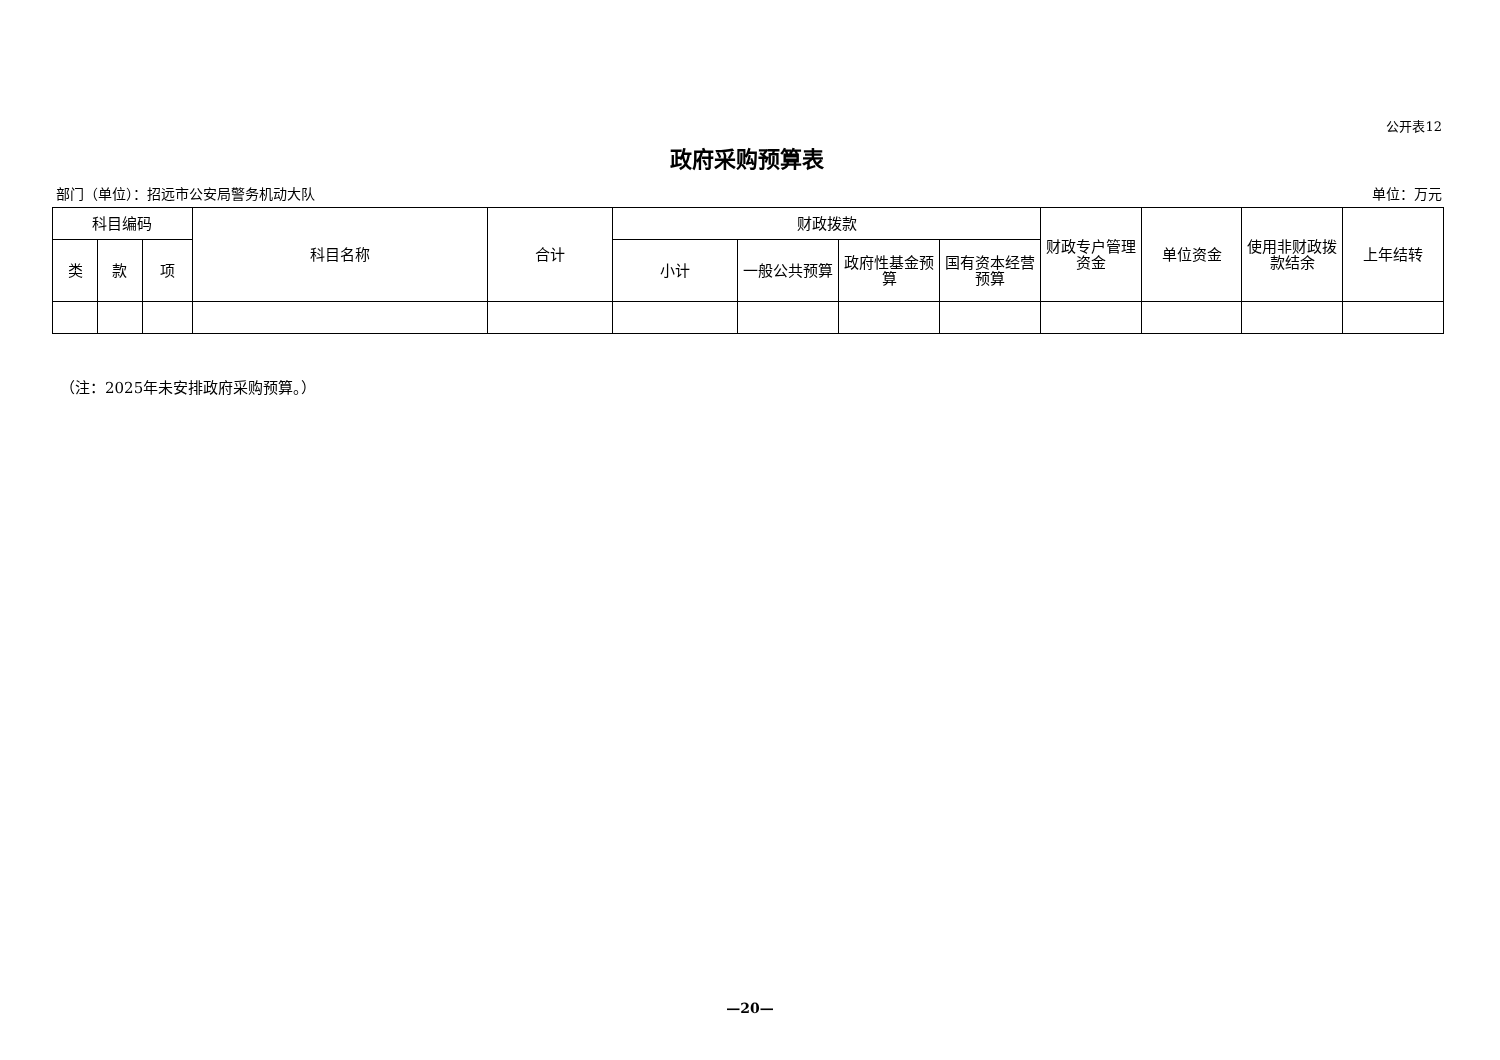公开表12
政府采购预算表
部门（单位）：招远市公安局警务机动大队 单位：万元
| 科目编码 | | | 科目名称 | 合计 | 财政拨款 | | | | 财政专户管理资金 | 单位资金 | 使用非财政拨款结余 | 上年结转 |
| --- | --- | --- | --- | --- | --- | --- | --- | --- | --- | --- | --- | --- |
| 类 | 款 | 项 | | | 小计 | 一般公共预算 | 政府性基金预算 | 国有资本经营预算 | | | | |
（注：2025年未安排政府采购预算。）
—20—